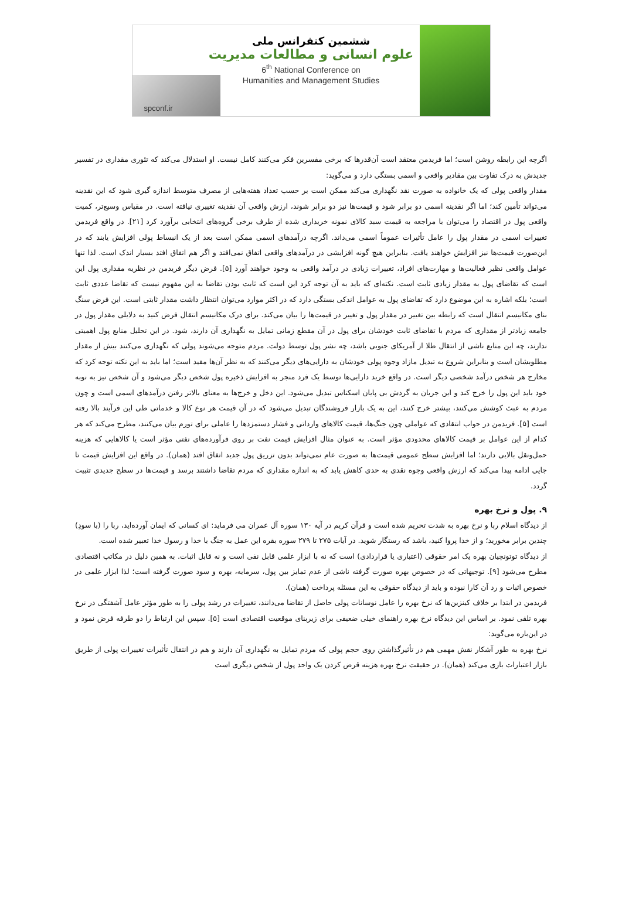ششمین کنفرانس ملی
علوم انسانی و مطالعات مدیریت
6<sup>th</sup> National Conference on
Humanities and Management Studies
spconf.ir
اگرچه این رابطه روشن است؛ اما فریدمن معتقد است آن‌قدرها که برخی مفسرین فکر می‌کنند کامل نیست. او استدلال می‌کند که تئوری مقداری در تفسیر جدیدش به درک تفاوت بین مقادیر واقعی و اسمی بستگی دارد و می‌گوید:
مقدار واقعی پولی که یک خانواده به صورت نقد نگهداری می‌کند ممکن است بر حسب تعداد هفته‌هایی از مصرف متوسط اندازه گیری شود که این نقدینه می‌تواند تأمین کند؛ اما اگر نقدینه اسمی دو برابر شود و قیمت‌ها نیز دو برابر شوند، ارزش واقعی آن نقدینه تغییری نیافته است. در مقیاس وسیع‌تر، کمیت واقعی پول در اقتصاد را می‌توان با مراجعه به قیمت سبد کالای نمونه خریداری شده از طرف برخی گروه‌های انتخابی برآورد کرد [۲۱]. در واقع فریدمن تغییرات اسمی در مقدار پول را عامل تأثیرات عموماً اسمی می‌داند. اگرچه درآمدهای اسمی ممکن است بعد از یک انبساط پولی افزایش یابند که در این‌صورت قیمت‌ها نیز افزایش خواهند یافت. بنابراین هیچ گونه افزایشی در درآمدهای واقعی اتفاق نمی‌افتد و اگر هم اتفاق افتد بسیار اندک است. لذا تنها عوامل واقعی نظیر فعالیت‌ها و مهارت‌های افراد، تغییرات زیادی در درآمد واقعی به وجود خواهند آورد [۵]. فرض دیگر فریدمن در نظریه مقداری پول این است که تقاضای پول به مقدار زیادی ثابت است. نکته‌ای که باید به آن توجه کرد این است که ثابت بودن تقاضا به این مفهوم نیست که تقاضا عددی ثابت است؛ بلکه اشاره به این موضوع دارد که تقاضای پول به عوامل اندکی بستگی دارد که در اکثر موارد می‌توان انتظار داشت مقدار ثابتی است. این فرض سنگ بنای مکانیسم انتقال است که رابطه بین تغییر در مقدار پول و تغییر در قیمت‌ها را بیان می‌کند. برای درک مکانیسم انتقال فرض کنید به دلایلی مقدار پول در جامعه زیادتر از مقداری که مردم با تقاضای ثابت خودشان برای پول در آن مقطع زمانی تمایل به نگهداری آن دارند، شود. در این تحلیل منابع پول اهمیتی ندارند، چه این منابع ناشی از انتقال طلا از آمریکای جنوبی باشد، چه نشر پول توسط دولت. مردم متوجه می‌شوند پولی که نگهداری می‌کنند بیش از مقدار مطلوبشان است و بنابراین شروع به تبدیل مازاد وجوه پولی خودشان به دارایی‌های دیگر می‌کنند که به نظر آن‌ها مفید است؛ اما باید به این نکته توجه کرد که مخارج هر شخص درآمد شخصی دیگر است. در واقع خرید دارایی‌ها توسط یک فرد منجر به افزایش ذخیره پول شخص دیگر می‌شود و آن شخص نیز به نوبه خود باید این پول را خرج کند و این جریان به گردش بی پایان اسکناس تبدیل می‌شود. این دخل و خرج‌ها به معنای بالاتر رفتن درآمدهای اسمی است و چون مردم به عبث کوشش می‌کنند، بیشتر خرج کنند، این به یک بازار فروشندگان تبدیل می‌شود که در آن قیمت هر نوع کالا و خدماتی طی این فرآیند بالا رفته است [۵]. فریدمن در جواب انتقادی که عواملی چون جنگ‌ها، قیمت کالاهای وارداتی و فشار دستمزدها را عاملی برای تورم بیان می‌کنند، مطرح می‌کند که هر کدام از این عوامل بر قیمت کالاهای محدودی مؤثر است. به عنوان مثال افزایش قیمت نفت بر روی فرآورده‌های نفتی مؤثر است یا کالاهایی که هزینه حمل‌ونقل بالایی دارند؛ اما افزایش سطح عمومی قیمت‌ها به صورت عام نمی‌تواند بدون تزریق پول جدید اتفاق افتد (همان). در واقع این افزایش قیمت تا جایی ادامه پیدا می‌کند که ارزش واقعی وجوه نقدی به حدی کاهش یابد که به اندازه مقداری که مردم تقاضا داشتند برسد و قیمت‌ها در سطح جدیدی تثبیت گردد.
۹. پول و نرخ بهره
از دیدگاه اسلام ربا و نرخ بهره به شدت تحریم شده است و قرآن کریم در آیه ۱۳۰ سوره آل عمران می فرماید: ای کسانی که ایمان آورده‌اید، ربا را (با سودِ) چندین برابر مخورید؛ و از خدا پروا کنید، باشد که رستگار شوید. در آیات ۲۷۵ تا ۲۷۹ سوره بقره این عمل به جنگ با خدا و رسول خدا تعبیر شده است.
از دیدگاه توتونچیان بهره یک امر حقوقی (اعتباری یا قراردادی) است که نه با ابزار علمی قابل نفی است و نه قابل اثبات. به همین دلیل در مکاتب اقتصادی مطرح می‌شود [۹]. توجیهاتی که در خصوص بهره صورت گرفته ناشی از عدم تمایز بین پول، سرمایه، بهره و سود صورت گرفته است؛ لذا ابزار علمی در خصوص اثبات و رد آن کارا نبوده و باید از دیدگاه حقوقی به این مسئله پرداخت (همان).
فریدمن در ابتدا بر خلاف کینزین‌ها که نرخ بهره را عامل نوسانات پولی حاصل از تقاضا می‌دانند، تغییرات در رشد پولی را به طور مؤثر عامل آشفتگی در نرخ بهره تلقی نمود. بر اساس این دیدگاه نرخ بهره راهنمای خیلی ضعیفی برای زیربنای موقعیت اقتصادی است [۵]. سپس این ارتباط را دو طرفه فرض نمود و در این‌باره می‌گوید:
نرخ بهره به طور آشکار نقش مهمی هم در تأثیرگذاشتن روی حجم پولی که مردم تمایل به نگهداری آن دارند و هم در انتقال تأثیرات تغییرات پولی از طریق بازار اعتبارات بازی می‌کند (همان). در حقیقت نرخ بهره هزینه قرض کردن یک واحد پول از شخص دیگری است